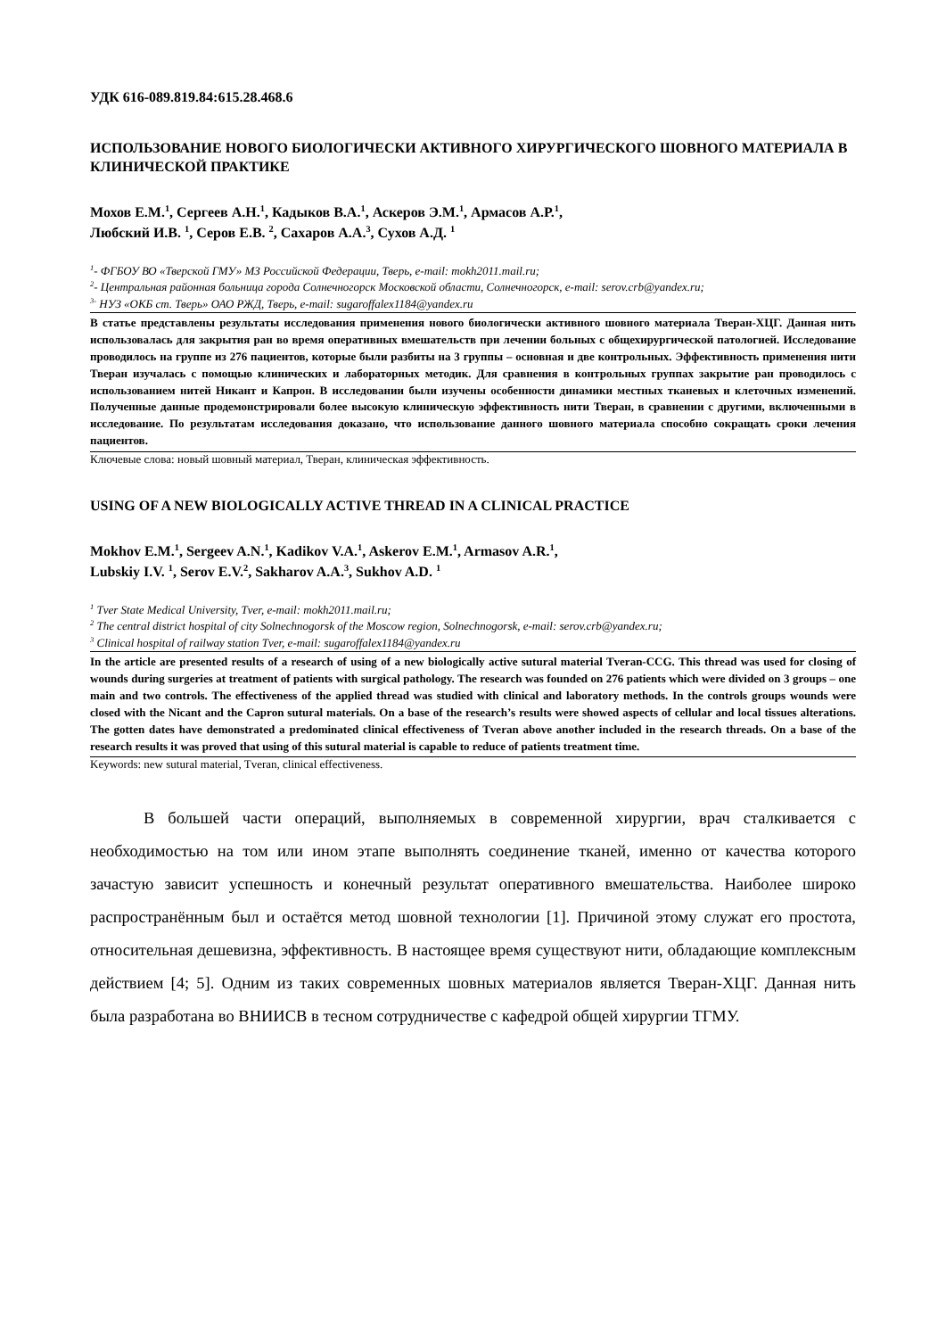УДК 616-089.819.84:615.28.468.6
ИСПОЛЬЗОВАНИЕ НОВОГО БИОЛОГИЧЕСКИ АКТИВНОГО ХИРУРГИЧЕСКОГО ШОВНОГО МАТЕРИАЛА В КЛИНИЧЕСКОЙ ПРАКТИКЕ
Мохов Е.М.<sup>1</sup>, Сергеев А.Н.<sup>1</sup>, Кадыков В.А.<sup>1</sup>, Аскеров Э.М.<sup>1</sup>, Армасов А.Р.<sup>1</sup>,
Любский И.В. <sup>1</sup>, Серов Е.В. <sup>2</sup>, Сахаров А.А.<sup>3</sup>, Сухов А.Д. <sup>1</sup>
<sup>1</sup>- ФГБОУ ВО «Тверской ГМУ» МЗ Российской Федерации, Тверь, e-mail: mokh2011.mail.ru;
<sup>2</sup>- Центральная районная больница города Солнечногорск Московской области, Солнечногорск, e-mail: serov.crb@yandex.ru;
<sup>3-</sup> НУЗ «ОКБ ст. Тверь» ОАО РЖД, Тверь, e-mail: sugaroffalex1184@yandex.ru
В статье представлены результаты исследования применения нового биологически активного шовного материала Тверан-ХЦГ. Данная нить использовалась для закрытия ран во время оперативных вмешательств при лечении больных с общехирургической патологией. Исследование проводилось на группе из 276 пациентов, которые были разбиты на 3 группы – основная и две контрольных. Эффективность применения нити Тверан изучалась с помощью клинических и лабораторных методик. Для сравнения в контрольных группах закрытие ран проводилось с использованием нитей Никант и Капрон. В исследовании были изучены особенности динамики местных тканевых и клеточных изменений. Полученные данные продемонстрировали более высокую клиническую эффективность нити Тверан, в сравнении с другими, включенными в исследование. По результатам исследования доказано, что использование данного шовного материала способно сокращать сроки лечения пациентов.
Ключевые слова: новый шовный материал, Тверан, клиническая эффективность.
USING OF A NEW BIOLOGICALLY ACTIVE THREAD IN A CLINICAL PRACTICE
Mokhov E.M.<sup>1</sup>, Sergeev A.N.<sup>1</sup>, Kadikov V.A.<sup>1</sup>, Askerov E.M.<sup>1</sup>, Armasov A.R.<sup>1</sup>,
Lubskiy I.V. <sup>1</sup>, Serov E.V.<sup>2</sup>, Sakharov A.A.<sup>3</sup>, Sukhov A.D. <sup>1</sup>
<sup>1</sup> Tver State Medical University, Tver, e-mail: mokh2011.mail.ru;
<sup>2</sup> The central district hospital of city Solnechnogorsk of the Moscow region, Solnechnogorsk, e-mail: serov.crb@yandex.ru;
<sup>3</sup> Clinical hospital of railway station Tver, e-mail: sugaroffalex1184@yandex.ru
In the article are presented results of a research of using of a new biologically active sutural material Tveran-CCG. This thread was used for closing of wounds during surgeries at treatment of patients with surgical pathology. The research was founded on 276 patients which were divided on 3 groups – one main and two controls. The effectiveness of the applied thread was studied with clinical and laboratory methods. In the controls groups wounds were closed with the Nicant and the Capron sutural materials. On a base of the research’s results were showed aspects of cellular and local tissues alterations. The gotten dates have demonstrated a predominated clinical effectiveness of Tveran above another included in the research threads. On a base of the research results it was proved that using of this sutural material is capable to reduce of patients treatment time.
Keywords: new sutural material, Tveran, clinical effectiveness.
В большей части операций, выполняемых в современной хирургии, врач сталкивается с необходимостью на том или ином этапе выполнять соединение тканей, именно от качества которого зачастую зависит успешность и конечный результат оперативного вмешательства. Наиболее широко распространённым был и остаётся метод шовной технологии [1]. Причиной этому служат его простота, относительная дешевизна, эффективность. В настоящее время существуют нити, обладающие комплексным действием [4; 5]. Одним из таких современных шовных материалов является Тверан-ХЦГ. Данная нить была разработана во ВНИИСВ в тесном сотрудничестве с кафедрой общей хирургии ТГМУ.